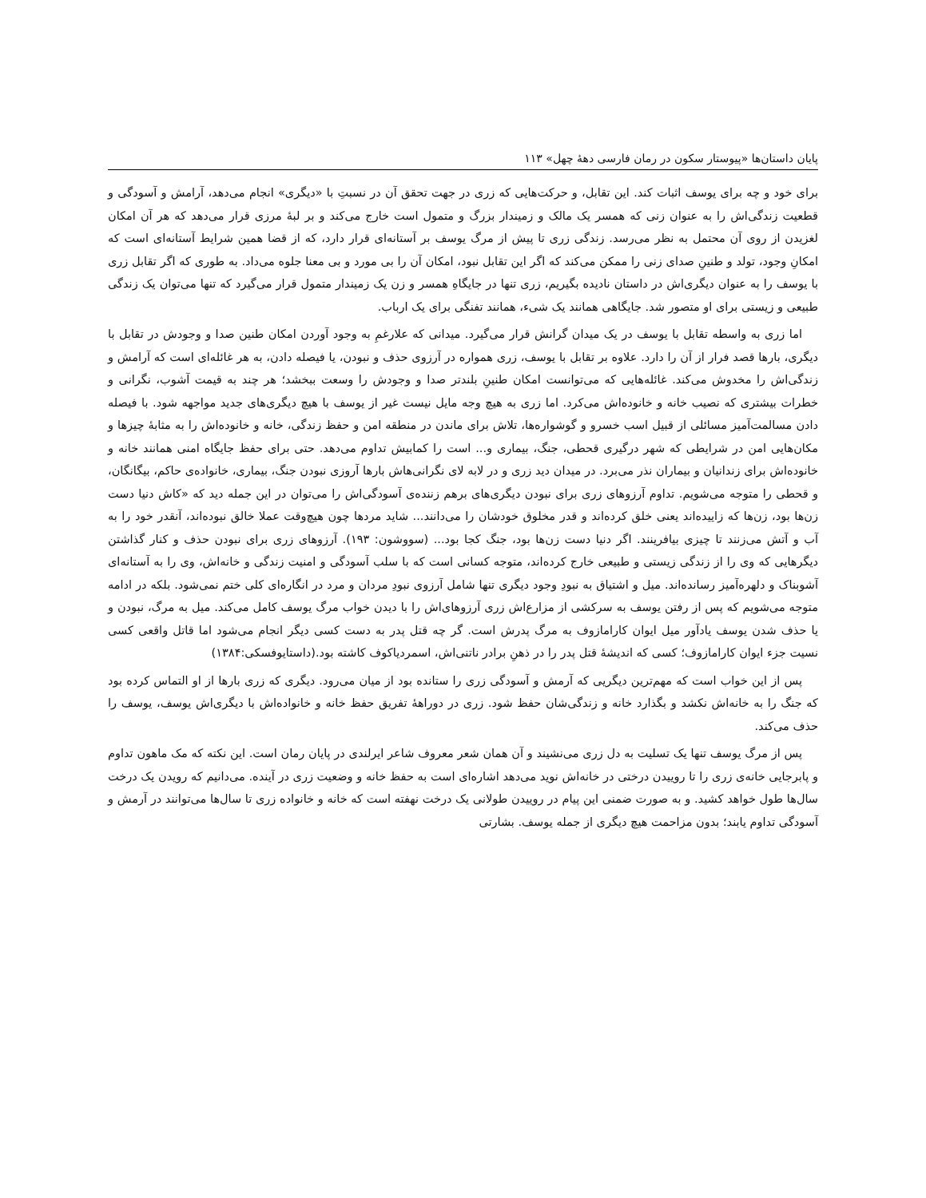پایان داستان‌ها «پیوستار سکون در رمان فارسی دهۀ چهل» ۱۱۳
برای خود و چه برای یوسف اثبات کند. این تقابل، و حرکت‌هایی که زری در جهت تحقق آن در نسبتِ با «دیگری» انجام می‌دهد، آرامش و آسودگی و قطعیت زندگی‌اش را به عنوان زنی که همسر یک مالک و زمیندار بزرگ و متمول است خارج می‌کند و بر لبۀ مرزی قرار می‌دهد که هر آن امکان لغزیدن از روی آن محتمل به نظر می‌رسد. زندگی زری تا پیش از مرگ یوسف بر آستانه‌ای قرار دارد، که از قضا همین شرایط آستانه‌ای است که امکانِ وجود، تولد و طنینِ صدای زنی را ممکن می‌کند که اگر این تقابل نبود، امکان آن را بی مورد و بی معنا جلوه می‌داد. به طوری که اگر تقابل زری با یوسف را به عنوان دیگری‌اش در داستان نادیده بگیریم، زری تنها در جایگاهِ همسر و زن یک زمیندار متمول قرار می‌گیرد که تنها می‌توان یک زندگی طبیعی و زیستی برای او متصور شد. جایگاهی همانند یک شیء، همانند تفنگی برای یک ارباب.
اما زری به واسطه تقابل با یوسف در یک میدان گرانش قرار می‌گیرد. میدانی که علارغمِ به وجود آوردن امکان طنین صدا و وجودش در تقابل با دیگری، بارها قصد فرار از آن را دارد. علاوه بر تقابل با یوسف، زری همواره در آرزوی حذف و نبودن، یا فیصله دادن، به هر غائله‌ای است که آرامش و زندگی‌اش را مخدوش می‌کند. غائله‌هایی که می‌توانست امکان طنینِ بلندتر صدا و وجودش را وسعت ببخشد؛ هر چند به قیمت آشوب، نگرانی و خطرات بیشتری که نصیب خانه و خانوده‌اش می‌کرد. اما زری به هیچ وجه مایل نیست غیر از یوسف با هیچ دیگری‌های جدید مواجهه شود. با فیصله دادن مسالمت‌آمیز مسائلی از قبیل اسب خسرو و گوشواره‌ها، تلاش برای ماندن در منطقه امن و حفظ زندگی، خانه و خانوده‌اش را به مثابۀ چیزها و مکان‌هایی امن در شرایطی که شهر درگیری قحطی، جنگ، بیماری و... است را کمابیش تداوم می‌دهد. حتی برای حفظ جایگاه امنی همانند خانه و خانوده‌اش برای زندانیان و بیماران نذر می‌برد. در میدان دید زری و در لابه لای نگرانی‌هاش بارها آروزی نبودن جنگ، بیماری، خانواده‌ی حاکم، بیگانگان، و قحطی را متوجه می‌شویم. تداوم آرزوهای زری برای نبودن دیگری‌های برهم زننده‌ی آسودگی‌اش را می‌توان در این جمله دید که «کاش دنیا دست زن‌ها بود، زن‌ها که زاییده‌اند یعنی خلق کرده‌اند و قدر مخلوق خودشان را می‌دانند... شاید مردها چون هیچ‌وقت عملا خالق نبوده‌اند، آنقدر خود را به آب و آتش می‌زنند تا چیزی بیافرینند. اگر دنیا دست زن‌ها بود، جنگ کجا بود... (سووشون: ۱۹۳). آرزوهای زری برای نبودن حذف و کنار گذاشتن دیگرهایی که وی را از زندگی زیستی و طبیعی خارج کرده‌اند، متوجه کسانی است که با سلب آسودگی و امنیت زندگی و خانه‌اش، وی را به آستانه‌ای آشوبناک و دلهره‌آمیز رسانده‌اند. میل و اشتیاق به نبودِ وجود دیگری تنها شامل آرزوی نبودِ مردان و مرد در انگاره‌ای کلی ختم نمی‌شود. بلکه در ادامه متوجه می‌شویم که پس از رفتن یوسف به سرکشی از مزارع‌اش زری آرزوهای‌اش را با دیدن خواب مرگ یوسف کامل می‌کند. میل به مرگ، نبودن و یا حذف شدن یوسف یادآور میل ایوان کارامازوف به مرگ پدرش است. گر چه قتل پدر به دست کسی دیگر انجام می‌شود اما قاتل واقعی کسی نسیت جزء ایوان کارامازوف؛ کسی که اندیشۀ قتل پدر را در ذهنِ برادر ناتنی‌اش، اسمردیاکوف کاشته بود.(داستایوفسکی:۱۳۸۴)
پس از این خواب است که مهم‌ترین دیگریی که آرمش و آسودگی زری را ستانده بود از میان می‌رود. دیگری که زری بارها از او التماس کرده بود که جنگ را به خانه‌اش نکشد و بگذارد خانه و زندگی‌شان حفظ شود. زری در دوراهۀ تفریق حفظ خانه و خانواده‌اش با دیگری‌اش یوسف، یوسف را حذف می‌کند.
پس از مرگ یوسف تنها یک تسلیت به دل زری می‌نشیند و آن همان شعر معروف شاعر ایرلندی در پایان رمان است. این نکته که مک ماهون تداوم و پابرجایی خانه‌ی زری را تا روییدن درختی در خانه‌اش نوید می‌دهد اشاره‌ای است به حفظ خانه و وضعیت زری در آینده. می‌دانیم که رویدن یک درخت سال‌ها طول خواهد کشید. و به صورت ضمنی این پیام در روییدن طولانی یک درخت نهفته است که خانه و خانواده زری تا سال‌ها می‌توانند در آرمش و آسودگی تداوم یابند؛ بدون مزاحمت هیچ دیگری از جمله یوسف. بشارتی